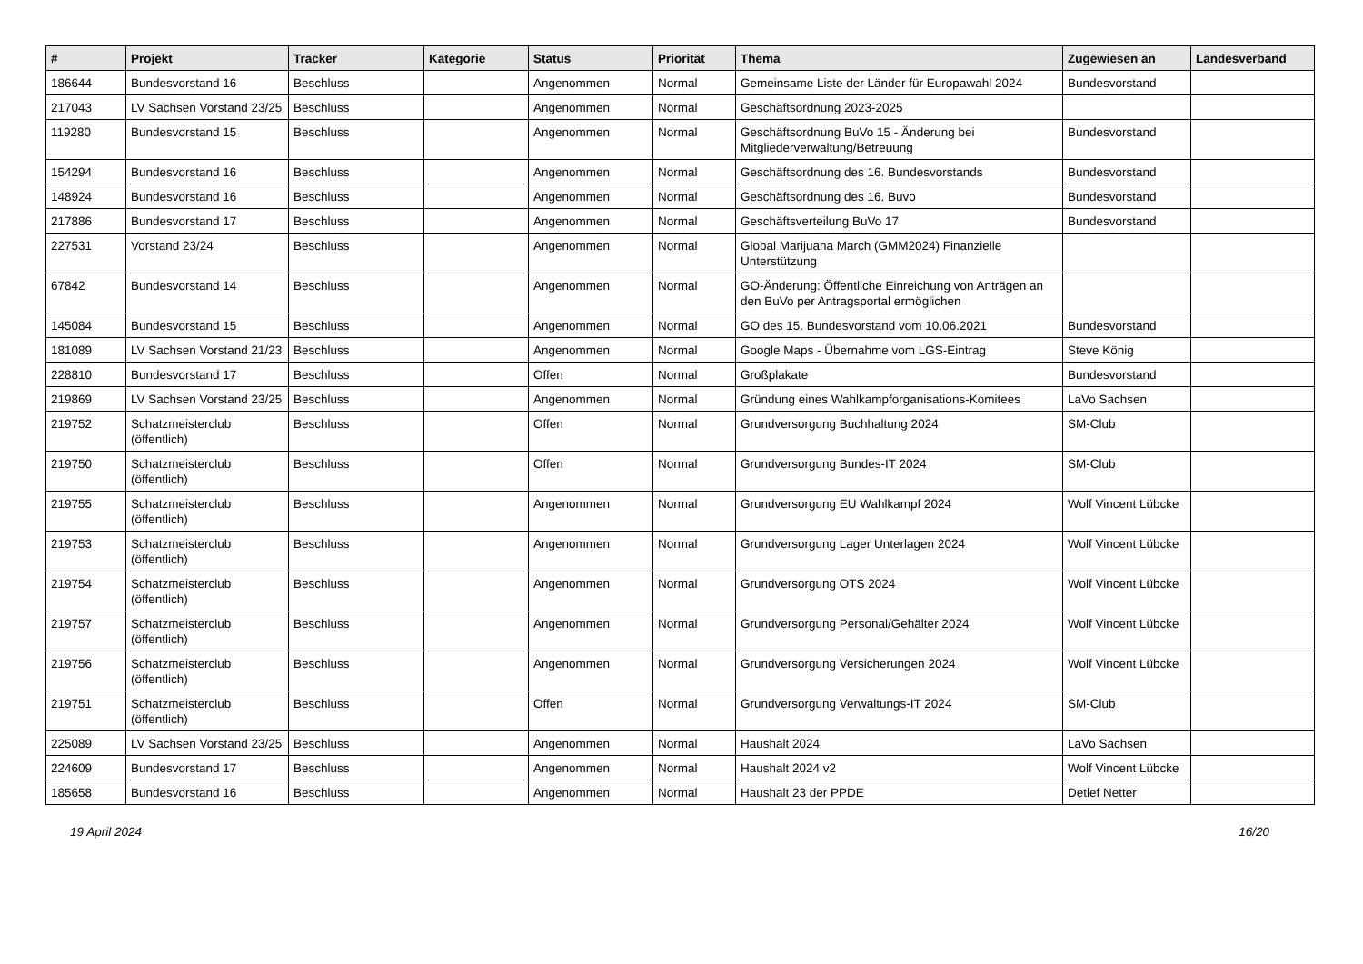| # | Projekt | Tracker | Kategorie | Status | Priorität | Thema | Zugewiesen an | Landesverband |
| --- | --- | --- | --- | --- | --- | --- | --- | --- |
| 186644 | Bundesvorstand 16 | Beschluss | | Angenommen | Normal | Gemeinsame Liste der Länder für Europawahl 2024 | Bundesvorstand | |
| 217043 | LV Sachsen Vorstand 23/25 | Beschluss | | Angenommen | Normal | Geschäftsordnung 2023-2025 | | |
| 119280 | Bundesvorstand 15 | Beschluss | | Angenommen | Normal | Geschäftsordnung BuVo 15 - Änderung bei Mitgliederverwaltung/Betreuung | Bundesvorstand | |
| 154294 | Bundesvorstand 16 | Beschluss | | Angenommen | Normal | Geschäftsordnung des 16. Bundesvorstands | Bundesvorstand | |
| 148924 | Bundesvorstand 16 | Beschluss | | Angenommen | Normal | Geschäftsordnung des 16. Buvo | Bundesvorstand | |
| 217886 | Bundesvorstand 17 | Beschluss | | Angenommen | Normal | Geschäftsverteilung BuVo 17 | Bundesvorstand | |
| 227531 | Vorstand 23/24 | Beschluss | | Angenommen | Normal | Global Marijuana March (GMM2024) Finanzielle Unterstützung | | |
| 67842 | Bundesvorstand 14 | Beschluss | | Angenommen | Normal | GO-Änderung: Öffentliche Einreichung von Anträgen an den BuVo per Antragsportal ermöglichen | | |
| 145084 | Bundesvorstand 15 | Beschluss | | Angenommen | Normal | GO des 15. Bundesvorstand vom 10.06.2021 | Bundesvorstand | |
| 181089 | LV Sachsen Vorstand 21/23 | Beschluss | | Angenommen | Normal | Google Maps - Übernahme vom LGS-Eintrag | Steve König | |
| 228810 | Bundesvorstand 17 | Beschluss | | Offen | Normal | Großplakate | Bundesvorstand | |
| 219869 | LV Sachsen Vorstand 23/25 | Beschluss | | Angenommen | Normal | Gründung eines Wahlkampforganisations-Komitees | LaVo Sachsen | |
| 219752 | Schatzmeisterclub (öffentlich) | Beschluss | | Offen | Normal | Grundversorgung Buchhaltung 2024 | SM-Club | |
| 219750 | Schatzmeisterclub (öffentlich) | Beschluss | | Offen | Normal | Grundversorgung Bundes-IT 2024 | SM-Club | |
| 219755 | Schatzmeisterclub (öffentlich) | Beschluss | | Angenommen | Normal | Grundversorgung EU Wahlkampf 2024 | Wolf Vincent Lübcke | |
| 219753 | Schatzmeisterclub (öffentlich) | Beschluss | | Angenommen | Normal | Grundversorgung Lager Unterlagen 2024 | Wolf Vincent Lübcke | |
| 219754 | Schatzmeisterclub (öffentlich) | Beschluss | | Angenommen | Normal | Grundversorgung OTS 2024 | Wolf Vincent Lübcke | |
| 219757 | Schatzmeisterclub (öffentlich) | Beschluss | | Angenommen | Normal | Grundversorgung Personal/Gehälter 2024 | Wolf Vincent Lübcke | |
| 219756 | Schatzmeisterclub (öffentlich) | Beschluss | | Angenommen | Normal | Grundversorgung Versicherungen 2024 | Wolf Vincent Lübcke | |
| 219751 | Schatzmeisterclub (öffentlich) | Beschluss | | Offen | Normal | Grundversorgung Verwaltungs-IT 2024 | SM-Club | |
| 225089 | LV Sachsen Vorstand 23/25 | Beschluss | | Angenommen | Normal | Haushalt 2024 | LaVo Sachsen | |
| 224609 | Bundesvorstand 17 | Beschluss | | Angenommen | Normal | Haushalt 2024 v2 | Wolf Vincent Lübcke | |
| 185658 | Bundesvorstand 16 | Beschluss | | Angenommen | Normal | Haushalt 23 der PPDE | Detlef Netter | |
19 April 2024 16/20